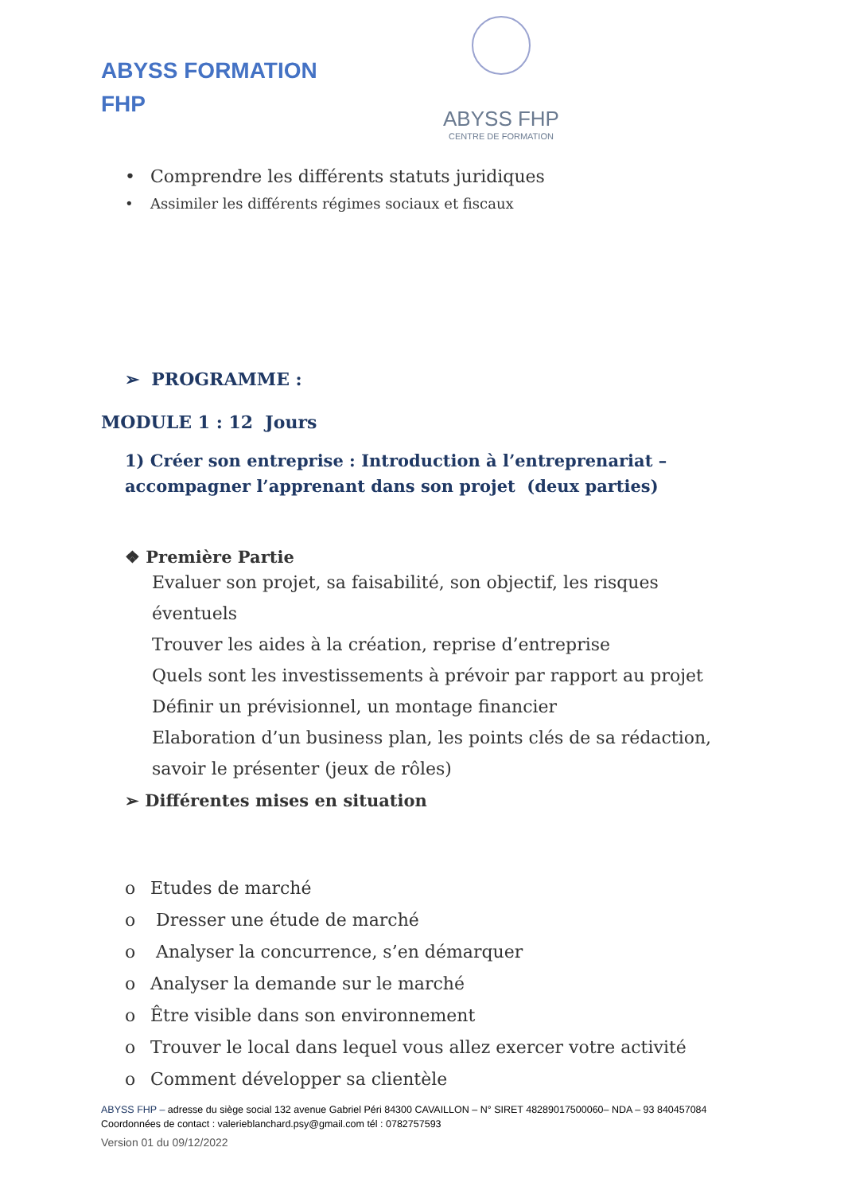ABYSS FORMATION
FHP
ABYSS FHP
CENTRE DE FORMATION
• Comprendre les différents statuts juridiques
• Assimiler les différents régimes sociaux et fiscaux
➢ PROGRAMME :
MODULE 1 : 12 Jours
1) Créer son entreprise : Introduction à l’entreprenariat – accompagner l’apprenant dans son projet (deux parties)
❖ Première Partie
Evaluer son projet, sa faisabilité, son objectif, les risques éventuels
Trouver les aides à la création, reprise d’entreprise
Quels sont les investissements à prévoir par rapport au projet
Définir un prévisionnel, un montage financier
Elaboration d’un business plan, les points clés de sa rédaction, savoir le présenter (jeux de rôles)
➢ Différentes mises en situation
o Etudes de marché
o Dresser une étude de marché
o Analyser la concurrence, s’en démarquer
o Analyser la demande sur le marché
o Être visible dans son environnement
o Trouver le local dans lequel vous allez exercer votre activité
o Comment développer sa clientèle
ABYSS FHP – adresse du siège social 132 avenue Gabriel Péri 84300 CAVAILLON – N° SIRET 48289017500060– NDA – 93 840457084
Coordonnées de contact : valerieblanchard.psy@gmail.com tél : 0782757593
Version 01 du 09/12/2022